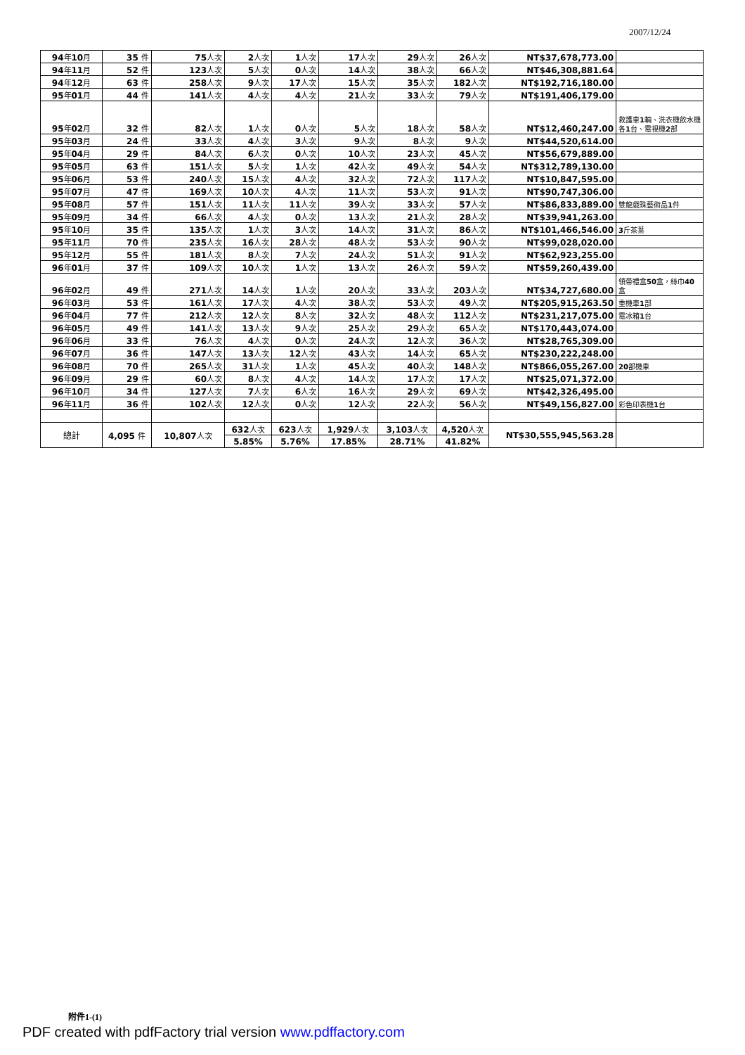2007/12/24
| 94 年 10 月 | 35 件 | 75 人次 | 2 人次 | 1 人次 | 17 人次 | 29 人次 | 26 人次 | NT$37,678,773.00 | |
| 94 年 11 月 | 52 件 | 123 人次 | 5 人次 | 0 人次 | 14 人次 | 38 人次 | 66 人次 | NT$46,308,881.64 | |
| 94 年 12 月 | 63 件 | 258 人次 | 9 人次 | 17 人次 | 15 人次 | 35 人次 | 182 人次 | NT$192,716,180.00 | |
| 95 年 01 月 | 44 件 | 141 人次 | 4 人次 | 4 人次 | 21 人次 | 33 人次 | 79 人次 | NT$191,406,179.00 | |
| 95 年 02 月 | 32 件 | 82 人次 | 1 人次 | 0 人次 | 5 人次 | 18 人次 | 58 人次 | NT$12,460,247.00 | 救護車 1 輛、洗衣機飲水機各 1 台、電視機 2 部 |
| 95 年 03 月 | 24 件 | 33 人次 | 4 人次 | 3 人次 | 9 人次 | 8 人次 | 9 人次 | NT$44,520,614.00 | |
| 95 年 04 月 | 29 件 | 84 人次 | 6 人次 | 0 人次 | 10 人次 | 23 人次 | 45 人次 | NT$56,679,889.00 | |
| 95 年 05 月 | 63 件 | 151 人次 | 5 人次 | 1 人次 | 42 人次 | 49 人次 | 54 人次 | NT$312,789,130.00 | |
| 95 年 06 月 | 53 件 | 240 人次 | 15 人次 | 4 人次 | 32 人次 | 72 人次 | 117 人次 | NT$10,847,595.00 | |
| 95 年 07 月 | 47 件 | 169 人次 | 10 人次 | 4 人次 | 11 人次 | 53 人次 | 91 人次 | NT$90,747,306.00 | |
| 95 年 08 月 | 57 件 | 151 人次 | 11 人次 | 11 人次 | 39 人次 | 33 人次 | 57 人次 | NT$86,833,889.00 | 雙龍戲珠藝術品 1 件 |
| 95 年 09 月 | 34 件 | 66 人次 | 4 人次 | 0 人次 | 13 人次 | 21 人次 | 28 人次 | NT$39,941,263.00 | |
| 95 年 10 月 | 35 件 | 135 人次 | 1 人次 | 3 人次 | 14 人次 | 31 人次 | 86 人次 | NT$101,466,546.00 | 3 斤茶葉 |
| 95 年 11 月 | 70 件 | 235 人次 | 16 人次 | 28 人次 | 48 人次 | 53 人次 | 90 人次 | NT$99,028,020.00 | |
| 95 年 12 月 | 55 件 | 181 人次 | 8 人次 | 7 人次 | 24 人次 | 51 人次 | 91 人次 | NT$62,923,255.00 | |
| 96 年 01 月 | 37 件 | 109 人次 | 10 人次 | 1 人次 | 13 人次 | 26 人次 | 59 人次 | NT$59,260,439.00 | |
| 96 年 02 月 | 49 件 | 271 人次 | 14 人次 | 1 人次 | 20 人次 | 33 人次 | 203 人次 | NT$34,727,680.00 | 領帶禮盒 50 盒，絲巾 40 盒 |
| 96 年 03 月 | 53 件 | 161 人次 | 17 人次 | 4 人次 | 38 人次 | 53 人次 | 49 人次 | NT$205,915,263.50 | 重機車 1 部 |
| 96 年 04 月 | 77 件 | 212 人次 | 12 人次 | 8 人次 | 32 人次 | 48 人次 | 112 人次 | NT$231,217,075.00 | 電冰箱 1 台 |
| 96 年 05 月 | 49 件 | 141 人次 | 13 人次 | 9 人次 | 25 人次 | 29 人次 | 65 人次 | NT$170,443,074.00 | |
| 96 年 06 月 | 33 件 | 76 人次 | 4 人次 | 0 人次 | 24 人次 | 12 人次 | 36 人次 | NT$28,765,309.00 | |
| 96 年 07 月 | 36 件 | 147 人次 | 13 人次 | 12 人次 | 43 人次 | 14 人次 | 65 人次 | NT$230,222,248.00 | |
| 96 年 08 月 | 70 件 | 265 人次 | 31 人次 | 1 人次 | 45 人次 | 40 人次 | 148 人次 | NT$866,055,267.00 | 20 部機車 |
| 96 年 09 月 | 29 件 | 60 人次 | 8 人次 | 4 人次 | 14 人次 | 17 人次 | 17 人次 | NT$25,071,372.00 | |
| 96 年 10 月 | 34 件 | 127 人次 | 7 人次 | 6 人次 | 16 人次 | 29 人次 | 69 人次 | NT$42,326,495.00 | |
| 96 年 11 月 | 36 件 | 102 人次 | 12 人次 | 0 人次 | 12 人次 | 22 人次 | 56 人次 | NT$49,156,827.00 | 彩色印表機 1 台 |
| 總計 | 4,095 件 | 10,807 人次 | 632 人次 | 623 人次 | 1,929 人次 | 3,103 人次 | 4,520 人次 | NT$30,555,945,563.28 | |
| | | | 5.85% | 5.76% | 17.85% | 28.71% | 41.82% | | |
附件1-(1)
PDF created with pdfFactory trial version www.pdffactory.com